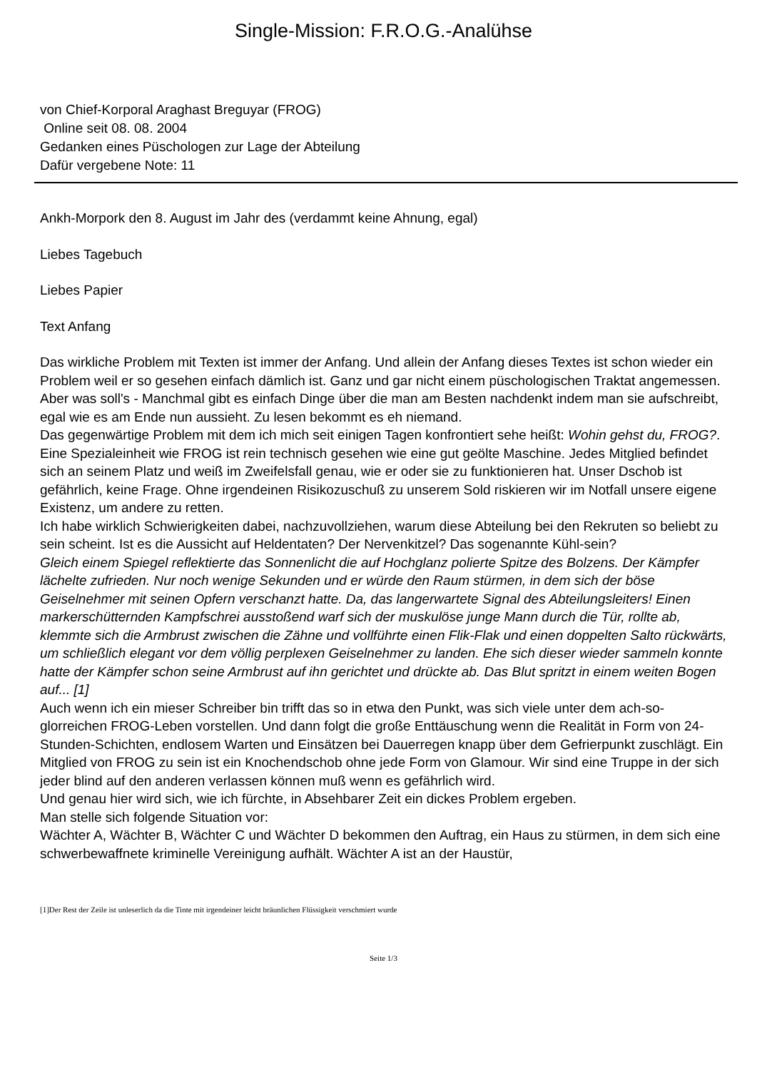Single-Mission: F.R.O.G.-Analühse
von Chief-Korporal Araghast Breguyar (FROG)
Online seit 08. 08. 2004
Gedanken eines Püschologen zur Lage der Abteilung
Dafür vergebene Note: 11
Ankh-Morpork den 8. August im Jahr des (verdammt keine Ahnung, egal)
Liebes Tagebuch
Liebes Papier
Text Anfang
Das wirkliche Problem mit Texten ist immer der Anfang. Und allein der Anfang dieses Textes ist schon wieder ein Problem weil er so gesehen einfach dämlich ist. Ganz und gar nicht einem püschologischen Traktat angemessen. Aber was soll's - Manchmal gibt es einfach Dinge über die man am Besten nachdenkt indem man sie aufschreibt, egal wie es am Ende nun aussieht. Zu lesen bekommt es eh niemand.
Das gegenwärtige Problem mit dem ich mich seit einigen Tagen konfrontiert sehe heißt: Wohin gehst du, FROG?.
Eine Spezialeinheit wie FROG ist rein technisch gesehen wie eine gut geölte Maschine. Jedes Mitglied befindet sich an seinem Platz und weiß im Zweifelsfall genau, wie er oder sie zu funktionieren hat. Unser Dschob ist gefährlich, keine Frage. Ohne irgendeinen Risikozuschuß zu unserem Sold riskieren wir im Notfall unsere eigene Existenz, um andere zu retten.
Ich habe wirklich Schwierigkeiten dabei, nachzuvollziehen, warum diese Abteilung bei den Rekruten so beliebt zu sein scheint. Ist es die Aussicht auf Heldentaten? Der Nervenkitzel? Das sogenannte Kühl-sein?
Gleich einem Spiegel reflektierte das Sonnenlicht die auf Hochglanz polierte Spitze des Bolzens. Der Kämpfer lächelte zufrieden. Nur noch wenige Sekunden und er würde den Raum stürmen, in dem sich der böse Geiselnehmer mit seinen Opfern verschanzt hatte. Da, das langerwartete Signal des Abteilungsleiters! Einen markerschütternden Kampfschrei ausstoßend warf sich der muskulöse junge Mann durch die Tür, rollte ab, klemmte sich die Armbrust zwischen die Zähne und vollführte einen Flik-Flak und einen doppelten Salto rückwärts, um schließlich elegant vor dem völlig perplexen Geiselnehmer zu landen. Ehe sich dieser wieder sammeln konnte hatte der Kämpfer schon seine Armbrust auf ihn gerichtet und drückte ab. Das Blut spritzt in einem weiten Bogen auf... [1]
Auch wenn ich ein mieser Schreiber bin trifft das so in etwa den Punkt, was sich viele unter dem ach-so-glorreichen FROG-Leben vorstellen. Und dann folgt die große Enttäuschung wenn die Realität in Form von 24-Stunden-Schichten, endlosem Warten und Einsätzen bei Dauerregen knapp über dem Gefrierpunkt zuschlägt. Ein Mitglied von FROG zu sein ist ein Knochendschob ohne jede Form von Glamour. Wir sind eine Truppe in der sich jeder blind auf den anderen verlassen können muß wenn es gefährlich wird.
Und genau hier wird sich, wie ich fürchte, in Absehbarer Zeit ein dickes Problem ergeben.
Man stelle sich folgende Situation vor:
Wächter A, Wächter B, Wächter C und Wächter D bekommen den Auftrag, ein Haus zu stürmen, in dem sich eine schwerbewaffnete kriminelle Vereinigung aufhält. Wächter A ist an der Haustür,
[1]Der Rest der Zeile ist unleserlich da die Tinte mit irgendeiner leicht bräunlichen Flüssigkeit verschmiert wurde
Seite 1/3